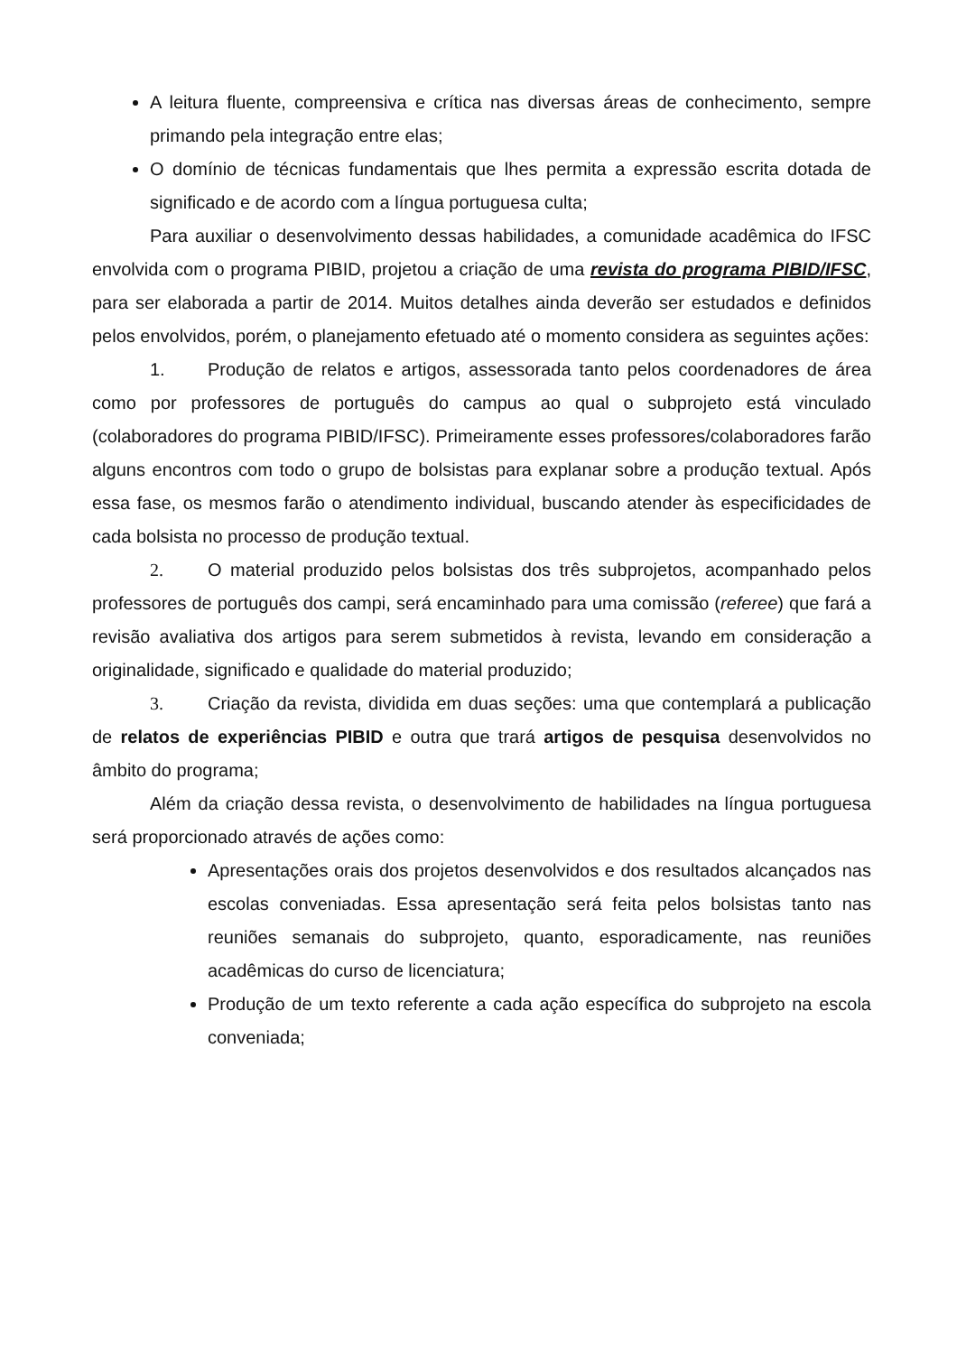A leitura fluente, compreensiva e crítica nas diversas áreas de conhecimento, sempre primando pela integração entre elas;
O domínio de técnicas fundamentais que lhes permita a expressão escrita dotada de significado e de acordo com a língua portuguesa culta;
Para auxiliar o desenvolvimento dessas habilidades, a comunidade acadêmica do IFSC envolvida com o programa PIBID, projetou a criação de uma revista do programa PIBID/IFSC, para ser elaborada a partir de 2014. Muitos detalhes ainda deverão ser estudados e definidos pelos envolvidos, porém, o planejamento efetuado até o momento considera as seguintes ações:
1. Produção de relatos e artigos, assessorada tanto pelos coordenadores de área como por professores de português do campus ao qual o subprojeto está vinculado (colaboradores do programa PIBID/IFSC). Primeiramente esses professores/colaboradores farão alguns encontros com todo o grupo de bolsistas para explanar sobre a produção textual. Após essa fase, os mesmos farão o atendimento individual, buscando atender às especificidades de cada bolsista no processo de produção textual.
2. O material produzido pelos bolsistas dos três subprojetos, acompanhado pelos professores de português dos campi, será encaminhado para uma comissão (referee) que fará a revisão avaliativa dos artigos para serem submetidos à revista, levando em consideração a originalidade, significado e qualidade do material produzido;
3. Criação da revista, dividida em duas seções: uma que contemplará a publicação de relatos de experiências PIBID e outra que trará artigos de pesquisa desenvolvidos no âmbito do programa;
Além da criação dessa revista, o desenvolvimento de habilidades na língua portuguesa será proporcionado através de ações como:
Apresentações orais dos projetos desenvolvidos e dos resultados alcançados nas escolas conveniadas. Essa apresentação será feita pelos bolsistas tanto nas reuniões semanais do subprojeto, quanto, esporadicamente, nas reuniões acadêmicas do curso de licenciatura;
Produção de um texto referente a cada ação específica do subprojeto na escola conveniada;